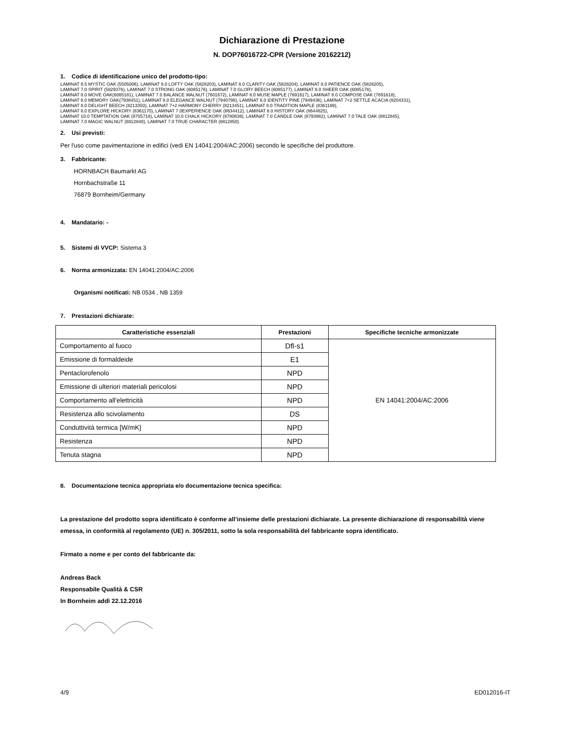Dichiarazione di Prestazione
N. DOP76016722-CPR (Versione 20162212)
1. Codice di identificazione unico del prodotto-tipo:
LAMINAT 8.5 MYSTIC OAK (5505006), LAMINAT 8.0 LOFTY OAK (5828203), LAMINAT 8.0 CLARITY OAK (5828204), LAMINAT 8.0 PATIENCE OAK (5828205),
LAMINAT 7.0 SPIRIT (5829376), LAMINAT 7.0 STRONG OAK (6085176), LAMINAT 7.0 GLORY BEECH (6085177), LAMINAT 8.0 SHEER OAK (6085178),
LAMINAT 8.0 MOVE OAK(6085181), LAMINAT 7.0 BALANCE WALNUT (7601672), LAMINAT 8.0 MUSE MAPLE (7691617), LAMINAT 8.0 COMPOSE OAK (7691618),
LAMINAT 8.0 MEMORY OAK(7938451), LAMINAT 8.0 ELEGANCE WALNUT (7940798), LAMINAT 8.0 IDENTITY PINE (7949436), LAMINAT 7+2 SETTLE ACACIA (8204331),
LAMINAT 8.0 DELIGHT BEECH (8213350), LAMINAT 7+2 HARMONY CHERRY (8213451), LAMINAT 8.0 TRADITION MAPLE (8361169),
LAMINAT 8.0 EXPLORE HICKORY (8361170), LAMINAT 7.0EXPERIENCE OAK (8634412), LAMINAT 8.0 HISTORY OAK (8644825),
LAMINAT 10.0 TEMPTATION OAK (8705718), LAMINAT 10.0 CHALK HICKORY (8780838), LAMINAT 7.0 CANDLE OAK (8793882), LAMINAT 7.0 TALE OAK (8812845),
LAMINAT 7.0 MAGIC WALNUT (8812848), LAMINAT 7.0 TRUE CHARACTER (8812850)
2. Usi previsti:
Per l'uso come pavimentazione in edifici (vedi EN 14041:2004/AC:2006) secondo le specifiche del produttore.
3. Fabbricante:
HORNBACH Baumarkt AG
Hornbachstraße 11
76879 Bornheim/Germany
4. Mandatario: -
5. Sistemi di VVCP: Sistema 3
6. Norma armonizzata: EN 14041:2004/AC:2006
Organismi notificati: NB 0534 , NB 1359
7. Prestazioni dichiarate:
| Caratteristiche essenziali | Prestazioni | Specifiche tecniche armonizzate |
| --- | --- | --- |
| Comportamento al fuoco | Dfl-s1 | EN 14041:2004/AC:2006 |
| Emissione di formaldeide | E1 | |
| Pentaclorofenolo | NPD | |
| Emissione di ulteriori materiali pericolosi | NPD | |
| Comportamento all'elettricità | NPD | |
| Resistenza allo scivolamento | DS | |
| Conduttività termica [W/mK] | NPD | |
| Resistenza | NPD | |
| Tenuta stagna | NPD | |
8. Documentazione tecnica appropriata e/o documentazione tecnica specifica:
La prestazione del prodotto sopra identificato è conforme all’insieme delle prestazioni dichiarate. La presente dichiarazione di responsabilità viene emessa, in conformità al regolamento (UE) n. 305/2011, sotto la sola responsabilità del fabbricante sopra identificato.
Firmato a nome e per conto del fabbricante da:
Andreas Back
Responsabile Qualità & CSR
In Bornheim addì 22.12.2016
4/9 ED012016-IT